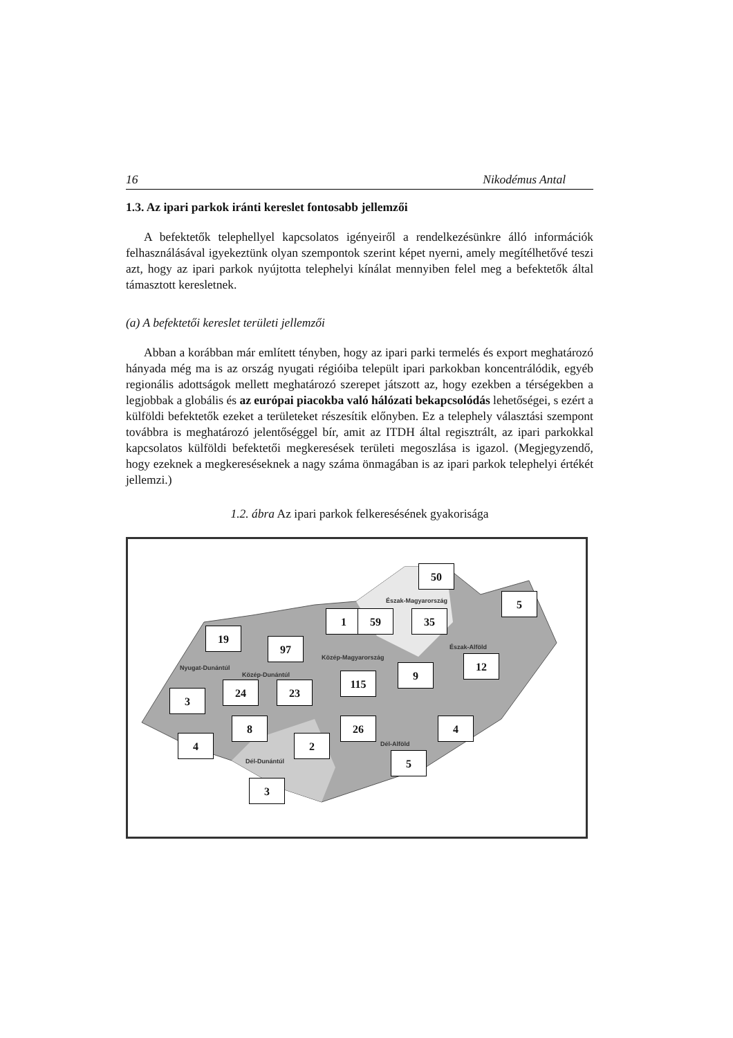16 Nikodémus Antal
1.3. Az ipari parkok iránti kereslet fontosabb jellemzői
A befektetők telephellyel kapcsolatos igényeiről a rendelkezésünkre álló információk felhasználásával igyekeztünk olyan szempontok szerint képet nyerni, amely megítélhetővé teszi azt, hogy az ipari parkok nyújtotta telephelyi kínálat mennyiben felel meg a befektetők által támasztott keresletnek.
(a) A befektetői kereslet területi jellemzői
Abban a korábban már említett tényben, hogy az ipari parki termelés és export meghatározó hányada még ma is az ország nyugati régióiba települt ipari parkokban koncentrálódik, egyéb regionális adottságok mellett meghatározó szerepet játszott az, hogy ezekben a térségekben a legjobbak a globális és az európai piacokba való hálózati bekapcsolódás lehetőségei, s ezért a külföldi befektetők ezeket a területeket részesítik előnyben. Ez a telephely választási szempont továbbra is meghatározó jelentőséggel bír, amit az ITDH által regisztrált, az ipari parkokkal kapcsolatos külföldi befektetői megkeresések területi megoszlása is igazol. (Megjegyzendő, hogy ezeknek a megkereséseknek a nagy száma önmagában is az ipari parkok telephelyi értékét jellemzi.)
1.2. ábra Az ipari parkok felkeresésének gyakorisága
Észak-Magyarország
Észak-Alföld
Közép-Magyarország
Nyugat-Dunántúl
Közép-Dunántúl
Dél-Alföld
Dél-Dunántúl
50
5
1 59 35
19
97
12
9
115
24 23
3
8 26 4
4 2
5
3